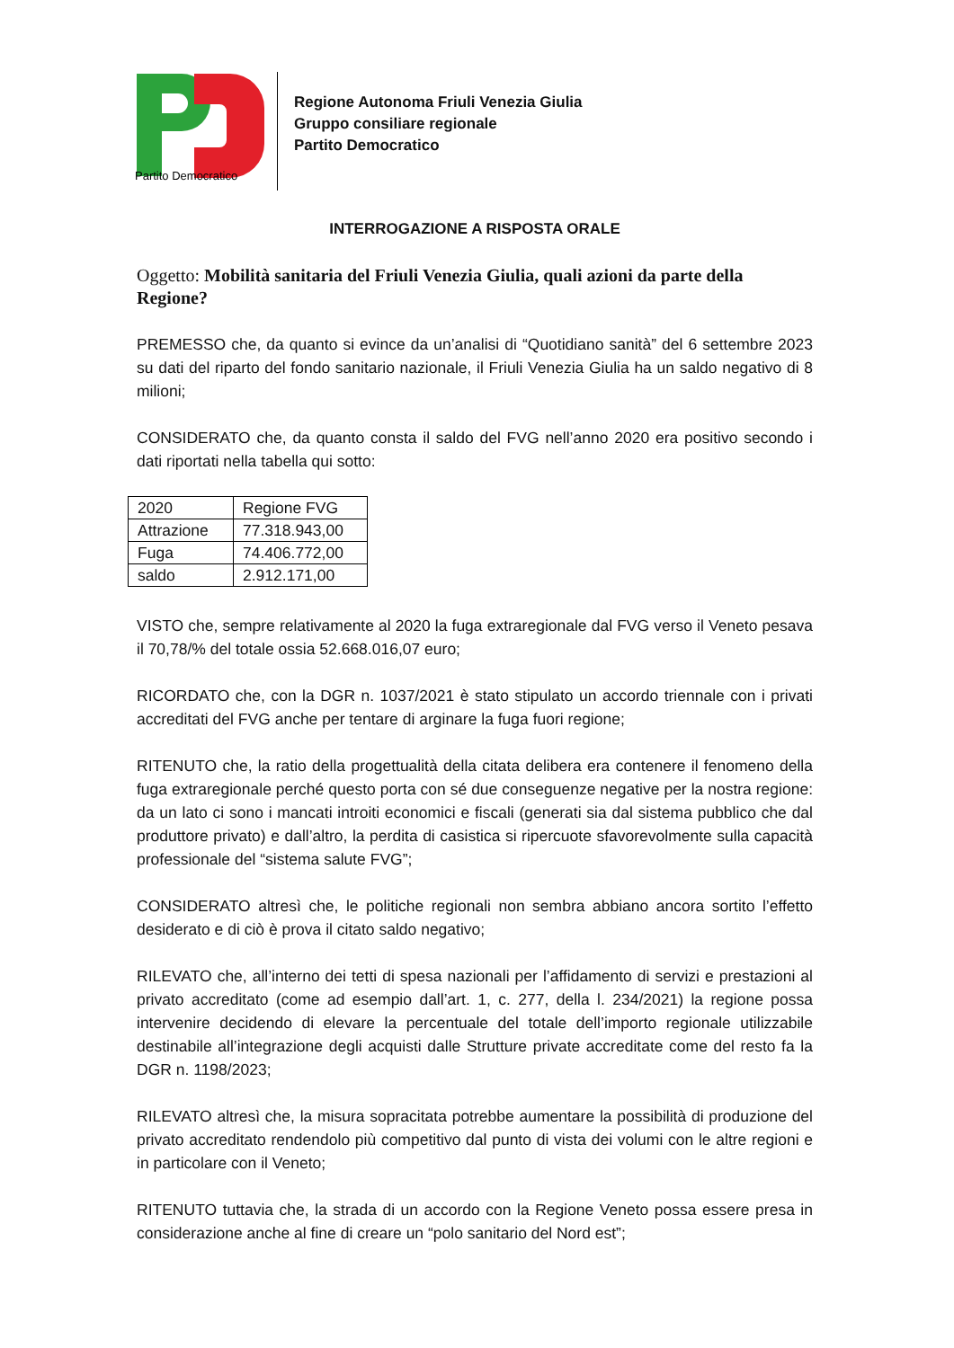Partito Democratico
Regione Autonoma Friuli Venezia Giulia
Gruppo consiliare regionale
Partito Democratico
INTERROGAZIONE A RISPOSTA ORALE
Oggetto: Mobilità sanitaria del Friuli Venezia Giulia, quali azioni da parte della Regione?
PREMESSO che, da quanto si evince da un’analisi di “Quotidiano sanità” del 6 settembre 2023 su dati del riparto del fondo sanitario nazionale, il Friuli Venezia Giulia ha un saldo negativo di 8 milioni;
CONSIDERATO che, da quanto consta il saldo del FVG nell’anno 2020 era positivo secondo i dati riportati nella tabella qui sotto:
| 2020 | Regione FVG |
| Attrazione | 77.318.943,00 |
| Fuga | 74.406.772,00 |
| saldo | 2.912.171,00 |
VISTO che, sempre relativamente al 2020 la fuga extraregionale dal FVG verso il Veneto pesava il 70,78/% del totale ossia 52.668.016,07 euro;
RICORDATO che, con la DGR n. 1037/2021 è stato stipulato un accordo triennale con i privati accreditati del FVG anche per tentare di arginare la fuga fuori regione;
RITENUTO che, la ratio della progettualità della citata delibera era contenere il fenomeno della fuga extraregionale perché questo porta con sé due conseguenze negative per la nostra regione: da un lato ci sono i mancati introiti economici e fiscali (generati sia dal sistema pubblico che dal produttore privato) e dall’altro, la perdita di casistica si ripercuote sfavorevolmente sulla capacità professionale del “sistema salute FVG”;
CONSIDERATO altresì che, le politiche regionali non sembra abbiano ancora sortito l’effetto desiderato e di ciò è prova il citato saldo negativo;
RILEVATO che, all’interno dei tetti di spesa nazionali per l’affidamento di servizi e prestazioni al privato accreditato (come ad esempio dall’art. 1, c. 277, della l. 234/2021) la regione possa intervenire decidendo di elevare la percentuale del totale dell’importo regionale utilizzabile destinabile all’integrazione degli acquisti dalle Strutture private accreditate come del resto fa la DGR n. 1198/2023;
RILEVATO altresì che, la misura sopracitata potrebbe aumentare la possibilità di produzione del privato accreditato rendendolo più competitivo dal punto di vista dei volumi con le altre regioni e in particolare con il Veneto;
RITENUTO tuttavia che, la strada di un accordo con la Regione Veneto possa essere presa in considerazione anche al fine di creare un “polo sanitario del Nord est”;